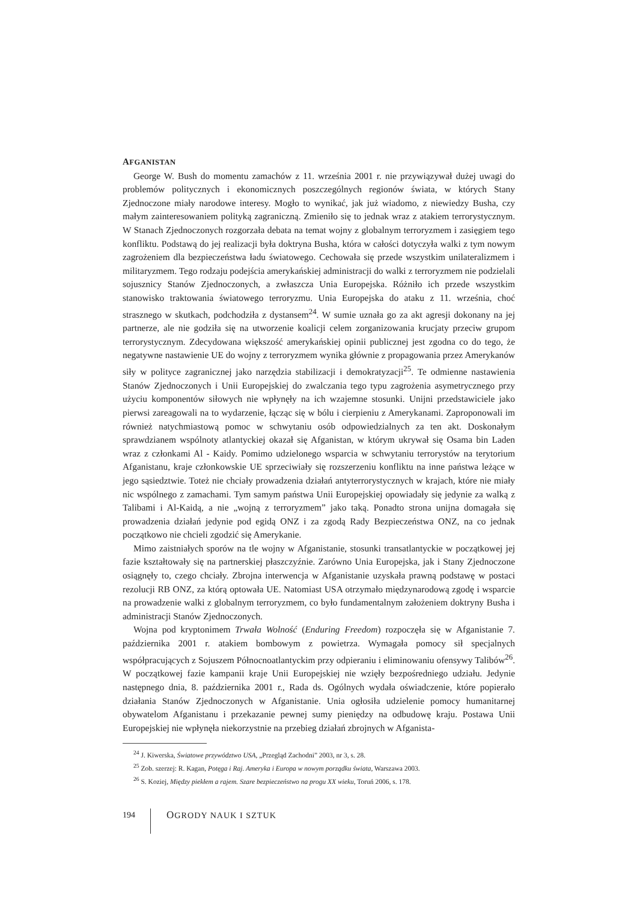AFGANISTAN
George W. Bush do momentu zamachów z 11. września 2001 r. nie przywiązywał dużej uwagi do problemów politycznych i ekonomicznych poszczególnych regionów świata, w których Stany Zjednoczone miały narodowe interesy. Mogło to wynikać, jak już wiadomo, z niewiedzy Busha, czy małym zainteresowaniem polityką zagraniczną. Zmieniło się to jednak wraz z atakiem terrorystycznym. W Stanach Zjednoczonych rozgorzała debata na temat wojny z globalnym terroryzmem i zasięgiem tego konfliktu. Podstawą do jej realizacji była doktryna Busha, która w całości dotyczyła walki z tym nowym zagrożeniem dla bezpieczeństwa ładu światowego. Cechowała się przede wszystkim unilateralizmem i militaryzmem. Tego rodzaju podejścia amerykańskiej administracji do walki z terroryzmem nie podzielali sojusznicy Stanów Zjednoczonych, a zwłaszcza Unia Europejska. Różniło ich przede wszystkim stanowisko traktowania światowego terroryzmu. Unia Europejska do ataku z 11. września, choć strasznego w skutkach, podchodziła z dystansem<sup>24</sup>. W sumie uznała go za akt agresji dokonany na jej partnerze, ale nie godziła się na utworzenie koalicji celem zorganizowania krucjaty przeciw grupom terrorystycznym. Zdecydowana większość amerykańskiej opinii publicznej jest zgodna co do tego, że negatywne nastawienie UE do wojny z terroryzmem wynika głównie z propagowania przez Amerykanów siły w polityce zagranicznej jako narzędzia stabilizacji i demokratyzacji<sup>25</sup>. Te odmienne nastawienia Stanów Zjednoczonych i Unii Europejskiej do zwalczania tego typu zagrożenia asymetrycznego przy użyciu komponentów siłowych nie wpłynęły na ich wzajemne stosunki. Unijni przedstawiciele jako pierwsi zareagowali na to wydarzenie, łącząc się w bólu i cierpieniu z Amerykanami. Zaproponowali im również natychmiastową pomoc w schwytaniu osób odpowiedzialnych za ten akt. Doskonałym sprawdzianem wspólnoty atlantyckiej okazał się Afganistan, w którym ukrywał się Osama bin Laden wraz z członkami Al - Kaidy. Pomimo udzielonego wsparcia w schwytaniu terrorystów na terytorium Afganistanu, kraje członkowskie UE sprzeciwiały się rozszerzeniu konfliktu na inne państwa leżące w jego sąsiedztwie. Toteż nie chciały prowadzenia działań antyterrorystycznych w krajach, które nie miały nic wspólnego z zamachami. Tym samym państwa Unii Europejskiej opowiadały się jedynie za walką z Talibami i Al-Kaidą, a nie „wojną z terroryzmem” jako taką. Ponadto strona unijna domagała się prowadzenia działań jedynie pod egidą ONZ i za zgodą Rady Bezpieczeństwa ONZ, na co jednak początkowo nie chcieli zgodzić się Amerykanie.
Mimo zaistniałych sporów na tle wojny w Afganistanie, stosunki transatlantyckie w początkowej jej fazie kształtowały się na partnerskiej płaszczyźnie. Zarówno Unia Europejska, jak i Stany Zjednoczone osiągnęły to, czego chciały. Zbrojna interwencja w Afganistanie uzyskała prawną podstawę w postaci rezolucji RB ONZ, za którą optowała UE. Natomiast USA otrzymało międzynarodową zgodę i wsparcie na prowadzenie walki z globalnym terroryzmem, co było fundamentalnym założeniem doktryny Busha i administracji Stanów Zjednoczonych.
Wojna pod kryptonimem Trwała Wolność (Enduring Freedom) rozpoczęła się w Afganistanie 7. października 2001 r. atakiem bombowym z powietrza. Wymagała pomocy sił specjalnych współpracujących z Sojuszem Północnoatlantyckim przy odpieraniu i eliminowaniu ofensywy Talibów<sup>26</sup>. W początkowej fazie kampanii kraje Unii Europejskiej nie wzięły bezpośredniego udziału. Jedynie następnego dnia, 8. października 2001 r., Rada ds. Ogólnych wydała oświadczenie, które popierało działania Stanów Zjednoczonych w Afganistanie. Unia ogłosiła udzielenie pomocy humanitarnej obywatelom Afganistanu i przekazanie pewnej sumy pieniędzy na odbudowę kraju. Postawa Unii Europejskiej nie wpłynęła niekorzystnie na przebieg działań zbrojnych w Afganista-
<sup>24</sup> J. Kiwerska, Światowe przywództwo USA, „Przegląd Zachodni” 2003, nr 3, s. 28.
<sup>25</sup> Zob. szerzej: R. Kagan, Potęga i Raj. Ameryka i Europa w nowym porządku świata, Warszawa 2003.
<sup>26</sup> S. Koziej, Między piekłem a rajem. Szare bezpieczeństwo na progu XX wieku, Toruń 2006, s. 178.
194
OGRODY NAUK I SZTUK